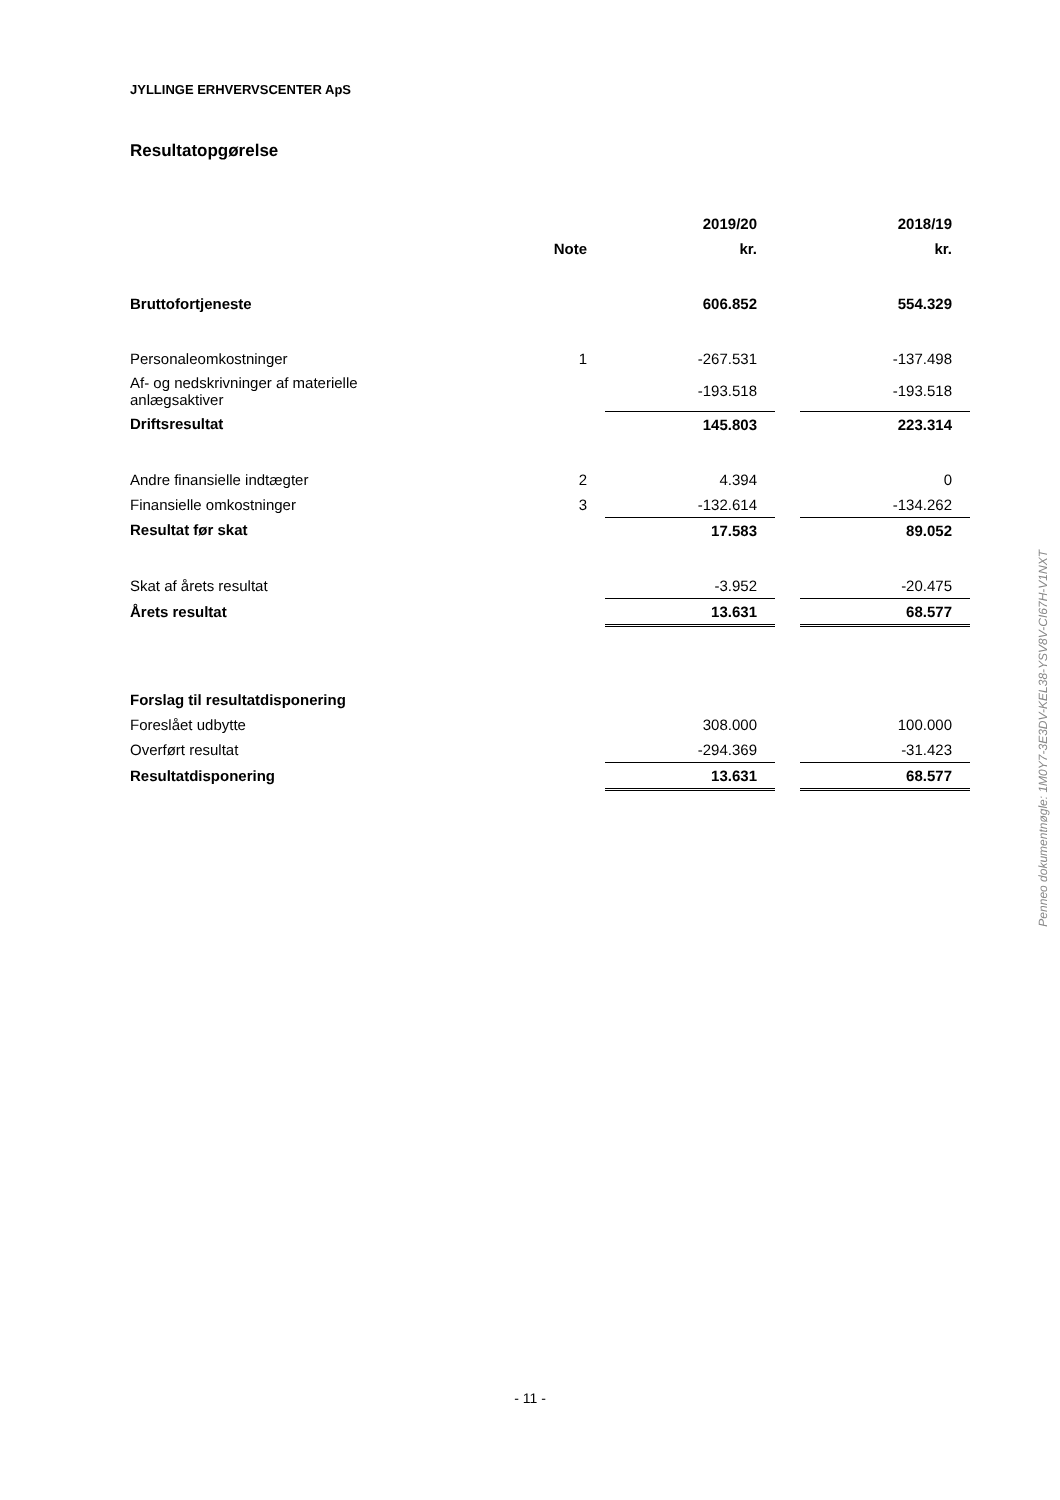JYLLINGE ERHVERVSCENTER ApS
Resultatopgørelse
| | | 2019/20 | | 2018/19 |
| | Note | kr. | | kr. |
| Bruttofortjeneste | | 606.852 | | 554.329 |
| Personaleomkostninger | 1 | -267.531 | | -137.498 |
| Af- og nedskrivninger af materielle anlægsaktiver | | -193.518 | | -193.518 |
| Driftsresultat | | 145.803 | | 223.314 |
| Andre finansielle indtægter | 2 | 4.394 | | 0 |
| Finansielle omkostninger | 3 | -132.614 | | -134.262 |
| Resultat før skat | | 17.583 | | 89.052 |
| Skat af årets resultat | | -3.952 | | -20.475 |
| Årets resultat | | 13.631 | | 68.577 |
| Forslag til resultatdisponering | | | | |
| Foreslået udbytte | | 308.000 | | 100.000 |
| Overført resultat | | -294.369 | | -31.423 |
| Resultatdisponering | | 13.631 | | 68.577 |
Penneo dokumentnøgle: 1M0Y7-3E3DV-KEL38-YSV8V-CI67H-V1NXT
- 11 -